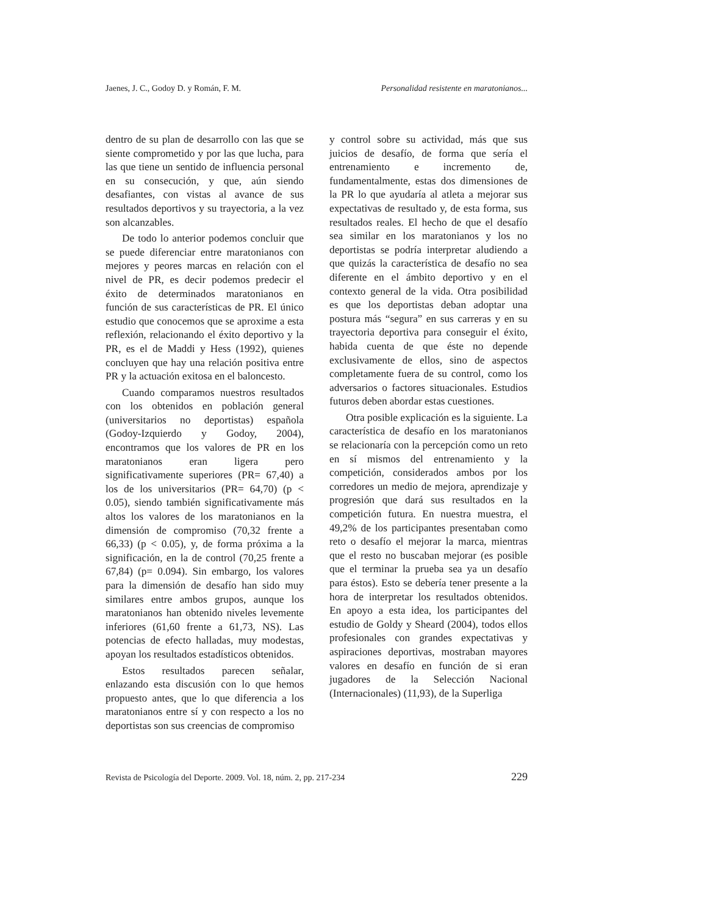Jaenes, J. C., Godoy D. y Román, F. M. Personalidad resistente en maratonianos...
dentro de su plan de desarrollo con las que se siente comprometido y por las que lucha, para las que tiene un sentido de influencia personal en su consecución, y que, aún siendo desafiantes, con vistas al avance de sus resultados deportivos y su trayectoria, a la vez son alcanzables.
De todo lo anterior podemos concluir que se puede diferenciar entre maratonianos con mejores y peores marcas en relación con el nivel de PR, es decir podemos predecir el éxito de determinados maratonianos en función de sus características de PR. El único estudio que conocemos que se aproxime a esta reflexión, relacionando el éxito deportivo y la PR, es el de Maddi y Hess (1992), quienes concluyen que hay una relación positiva entre PR y la actuación exitosa en el baloncesto.
Cuando comparamos nuestros resultados con los obtenidos en población general (universitarios no deportistas) española (Godoy-Izquierdo y Godoy, 2004), encontramos que los valores de PR en los maratonianos eran ligera pero significativamente superiores (PR= 67,40) a los de los universitarios (PR= 64,70) (p < 0.05), siendo también significativamente más altos los valores de los maratonianos en la dimensión de compromiso (70,32 frente a 66,33) (p < 0.05), y, de forma próxima a la significación, en la de control (70,25 frente a 67,84) (p= 0.094). Sin embargo, los valores para la dimensión de desafío han sido muy similares entre ambos grupos, aunque los maratonianos han obtenido niveles levemente inferiores (61,60 frente a 61,73, NS). Las potencias de efecto halladas, muy modestas, apoyan los resultados estadísticos obtenidos.
Estos resultados parecen señalar, enlazando esta discusión con lo que hemos propuesto antes, que lo que diferencia a los maratonianos entre sí y con respecto a los no deportistas son sus creencias de compromiso
y control sobre su actividad, más que sus juicios de desafío, de forma que sería el entrenamiento e incremento de, fundamentalmente, estas dos dimensiones de la PR lo que ayudaría al atleta a mejorar sus expectativas de resultado y, de esta forma, sus resultados reales. El hecho de que el desafío sea similar en los maratonianos y los no deportistas se podría interpretar aludiendo a que quizás la característica de desafío no sea diferente en el ámbito deportivo y en el contexto general de la vida. Otra posibilidad es que los deportistas deban adoptar una postura más “segura” en sus carreras y en su trayectoria deportiva para conseguir el éxito, habida cuenta de que éste no depende exclusivamente de ellos, sino de aspectos completamente fuera de su control, como los adversarios o factores situacionales. Estudios futuros deben abordar estas cuestiones.
Otra posible explicación es la siguiente. La característica de desafío en los maratonianos se relacionaría con la percepción como un reto en sí mismos del entrenamiento y la competición, considerados ambos por los corredores un medio de mejora, aprendizaje y progresión que dará sus resultados en la competición futura. En nuestra muestra, el 49,2% de los participantes presentaban como reto o desafío el mejorar la marca, mientras que el resto no buscaban mejorar (es posible que el terminar la prueba sea ya un desafío para éstos). Esto se debería tener presente a la hora de interpretar los resultados obtenidos. En apoyo a esta idea, los participantes del estudio de Goldy y Sheard (2004), todos ellos profesionales con grandes expectativas y aspiraciones deportivas, mostraban mayores valores en desafío en función de si eran jugadores de la Selección Nacional (Internacionales) (11,93), de la Superliga
Revista de Psicología del Deporte. 2009. Vol. 18, núm. 2, pp. 217-234 229